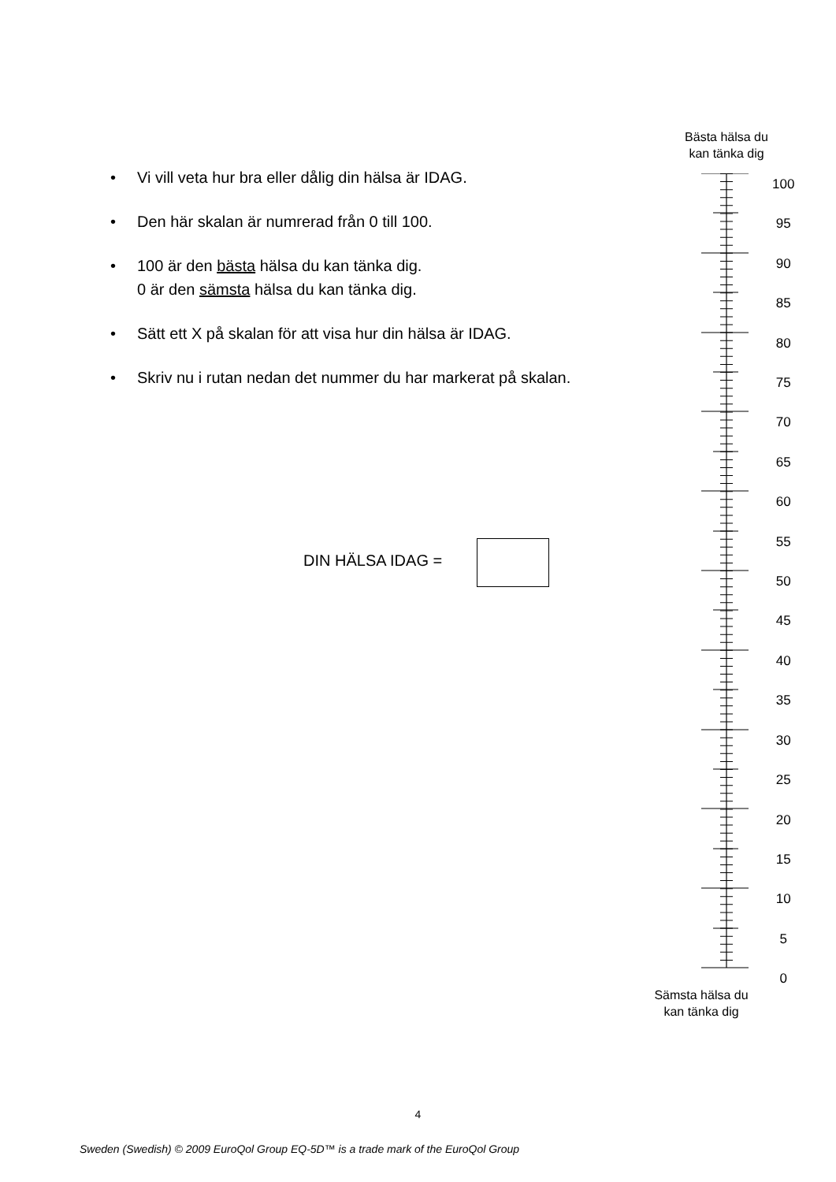• Vi vill veta hur bra eller dålig din hälsa är IDAG.
• Den här skalan är numrerad från 0 till 100.
• 100 är den bästa hälsa du kan tänka dig.
0 är den sämsta hälsa du kan tänka dig.
• Sätt ett X på skalan för att visa hur din hälsa är IDAG.
• Skriv nu i rutan nedan det nummer du har markerat på skalan.
DIN HÄLSA IDAG =
Bästa hälsa du kan tänka dig
100
95
90
85
80
75
70
65
60
55
50
45
40
35
30
25
20
15
10
5
0
Sämsta hälsa du kan tänka dig
4
Sweden (Swedish) © 2009 EuroQol Group EQ-5D™ is a trade mark of the EuroQol Group